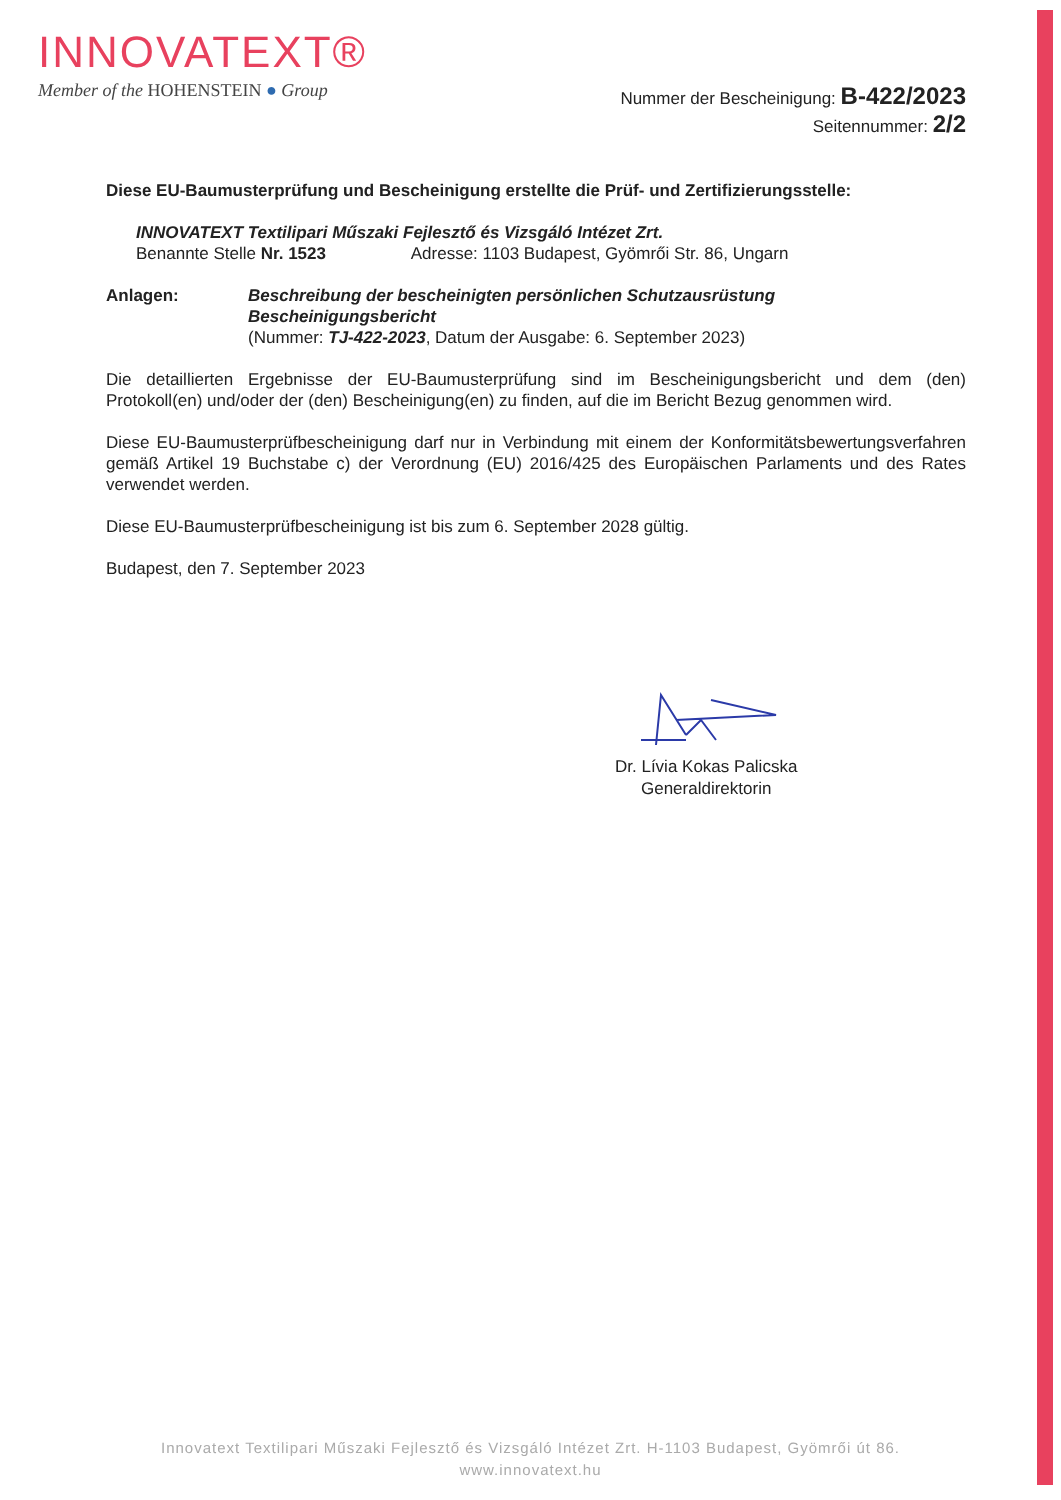INNOVATEXT®
Member of the HOHENSTEIN ● Group
Nummer der Bescheinigung: B-422/2023
Seitennummer: 2/2
Diese EU-Baumusterprüfung und Bescheinigung erstellte die Prüf- und Zertifizierungsstelle:
INNOVATEXT Textilipari Műszaki Fejlesztő és Vizsgáló Intézet Zrt.
Benannte Stelle Nr. 1523 Adresse: 1103 Budapest, Gyömrői Str. 86, Ungarn
Anlagen: Beschreibung der bescheinigten persönlichen Schutzausrüstung
Bescheinigungsbericht
(Nummer: TJ-422-2023, Datum der Ausgabe: 6. September 2023)
Die detaillierten Ergebnisse der EU-Baumusterprüfung sind im Bescheinigungsbericht und dem (den) Protokoll(en) und/oder der (den) Bescheinigung(en) zu finden, auf die im Bericht Bezug genommen wird.
Diese EU-Baumusterprüfbescheinigung darf nur in Verbindung mit einem der Konformitätsbewertungsverfahren gemäß Artikel 19 Buchstabe c) der Verordnung (EU) 2016/425 des Europäischen Parlaments und des Rates verwendet werden.
Diese EU-Baumusterprüfbescheinigung ist bis zum 6. September 2028 gültig.
Budapest, den 7. September 2023
Dr. Lívia Kokas Palicska
Generaldirektorin
Innovatext Textilipari Műszaki Fejlesztő és Vizsgáló Intézet Zrt. H-1103 Budapest, Gyömrői út 86.
www.innovatext.hu